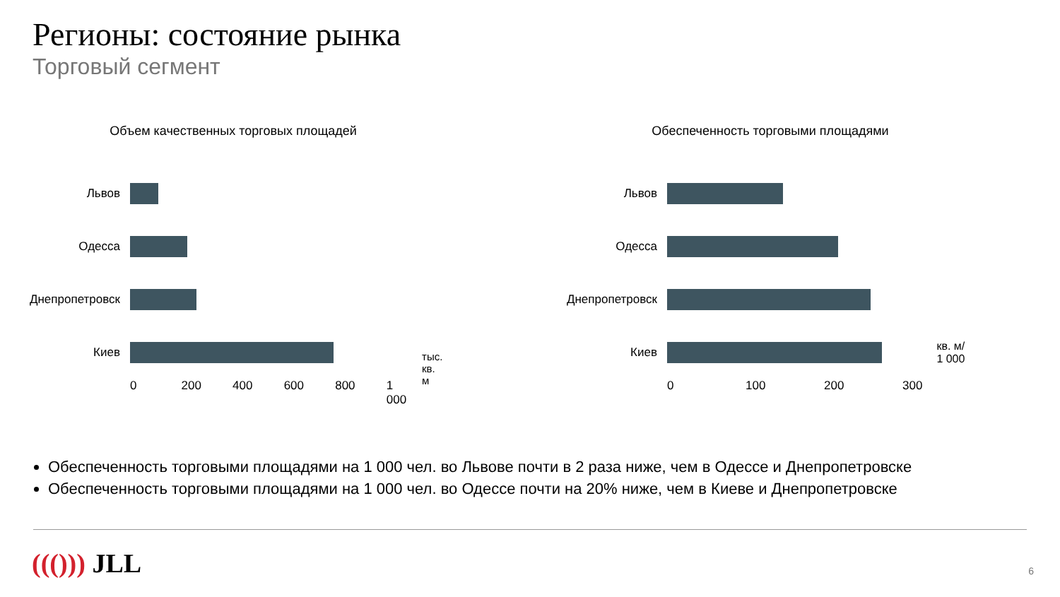Регионы: состояние рынка
Торговый сегмент
Объем качественных торговых площадей
Львов
Одесса
Днепропетровск
Киев
0 200 400 600 800 1 000 тыс.
кв. м
Обеспеченность торговыми площадями
Львов
Одесса
Днепропетровск
Киев
0 100 200 300 кв. м/
1 000
Обеспеченность торговыми площадями на 1 000 чел. во Львове почти в 2 раза ниже, чем в Одессе и Днепропетровске
Обеспеченность торговыми площадями на 1 000 чел. во Одессе почти на 20% ниже, чем в Киеве и Днепропетровске
((())) JLL 6